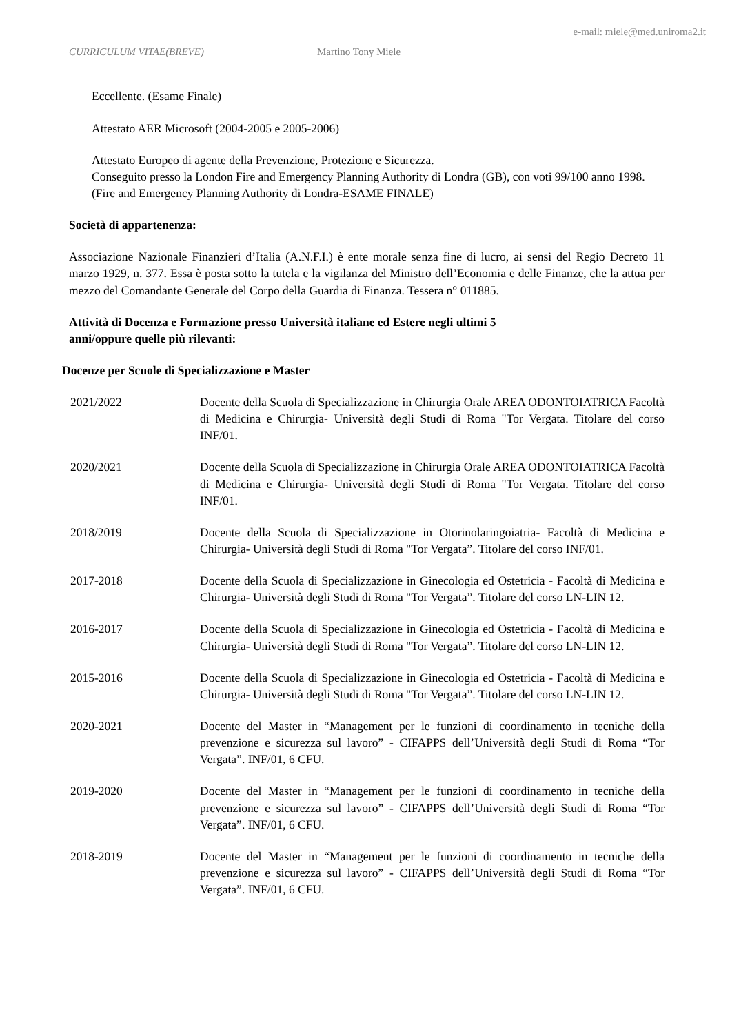e-mail: miele@med.uniroma2.it
CURRICULUM VITAE(BREVE) Martino Tony Miele
Eccellente. (Esame Finale)
Attestato AER Microsoft (2004-2005 e 2005-2006)
Attestato Europeo di agente della Prevenzione, Protezione e Sicurezza.
Conseguito presso la London Fire and Emergency Planning Authority di Londra (GB), con voti 99/100 anno 1998. (Fire and Emergency Planning Authority di Londra-ESAME FINALE)
Società di appartenenza:
Associazione Nazionale Finanzieri d’Italia (A.N.F.I.) è ente morale senza fine di lucro, ai sensi del Regio Decreto 11 marzo 1929, n. 377. Essa è posta sotto la tutela e la vigilanza del Ministro dell’Economia e delle Finanze, che la attua per mezzo del Comandante Generale del Corpo della Guardia di Finanza. Tessera n° 011885.
Attività di Docenza e Formazione presso Università italiane ed Estere negli ultimi 5
anni/oppure quelle più rilevanti:
Docenze per Scuole di Specializzazione e Master
2021/2022 Docente della Scuola di Specializzazione in Chirurgia Orale AREA ODONTOIATRICA Facoltà di Medicina e Chirurgia- Università degli Studi di Roma "Tor Vergata. Titolare del corso INF/01.
2020/2021 Docente della Scuola di Specializzazione in Chirurgia Orale AREA ODONTOIATRICA Facoltà di Medicina e Chirurgia- Università degli Studi di Roma "Tor Vergata. Titolare del corso INF/01.
2018/2019 Docente della Scuola di Specializzazione in Otorinolaringoiatria- Facoltà di Medicina e Chirurgia- Università degli Studi di Roma "Tor Vergata”. Titolare del corso INF/01.
2017-2018 Docente della Scuola di Specializzazione in Ginecologia ed Ostetricia - Facoltà di Medicina e Chirurgia- Università degli Studi di Roma "Tor Vergata”. Titolare del corso LN-LIN 12.
2016-2017 Docente della Scuola di Specializzazione in Ginecologia ed Ostetricia - Facoltà di Medicina e Chirurgia- Università degli Studi di Roma "Tor Vergata”. Titolare del corso LN-LIN 12.
2015-2016 Docente della Scuola di Specializzazione in Ginecologia ed Ostetricia - Facoltà di Medicina e Chirurgia- Università degli Studi di Roma "Tor Vergata”. Titolare del corso LN-LIN 12.
2020-2021 Docente del Master in “Management per le funzioni di coordinamento in tecniche della prevenzione e sicurezza sul lavoro” - CIFAPPS dell’Università degli Studi di Roma “Tor Vergata”. INF/01, 6 CFU.
2019-2020 Docente del Master in “Management per le funzioni di coordinamento in tecniche della prevenzione e sicurezza sul lavoro” - CIFAPPS dell’Università degli Studi di Roma “Tor Vergata”. INF/01, 6 CFU.
2018-2019 Docente del Master in “Management per le funzioni di coordinamento in tecniche della prevenzione e sicurezza sul lavoro” - CIFAPPS dell’Università degli Studi di Roma “Tor Vergata”. INF/01, 6 CFU.